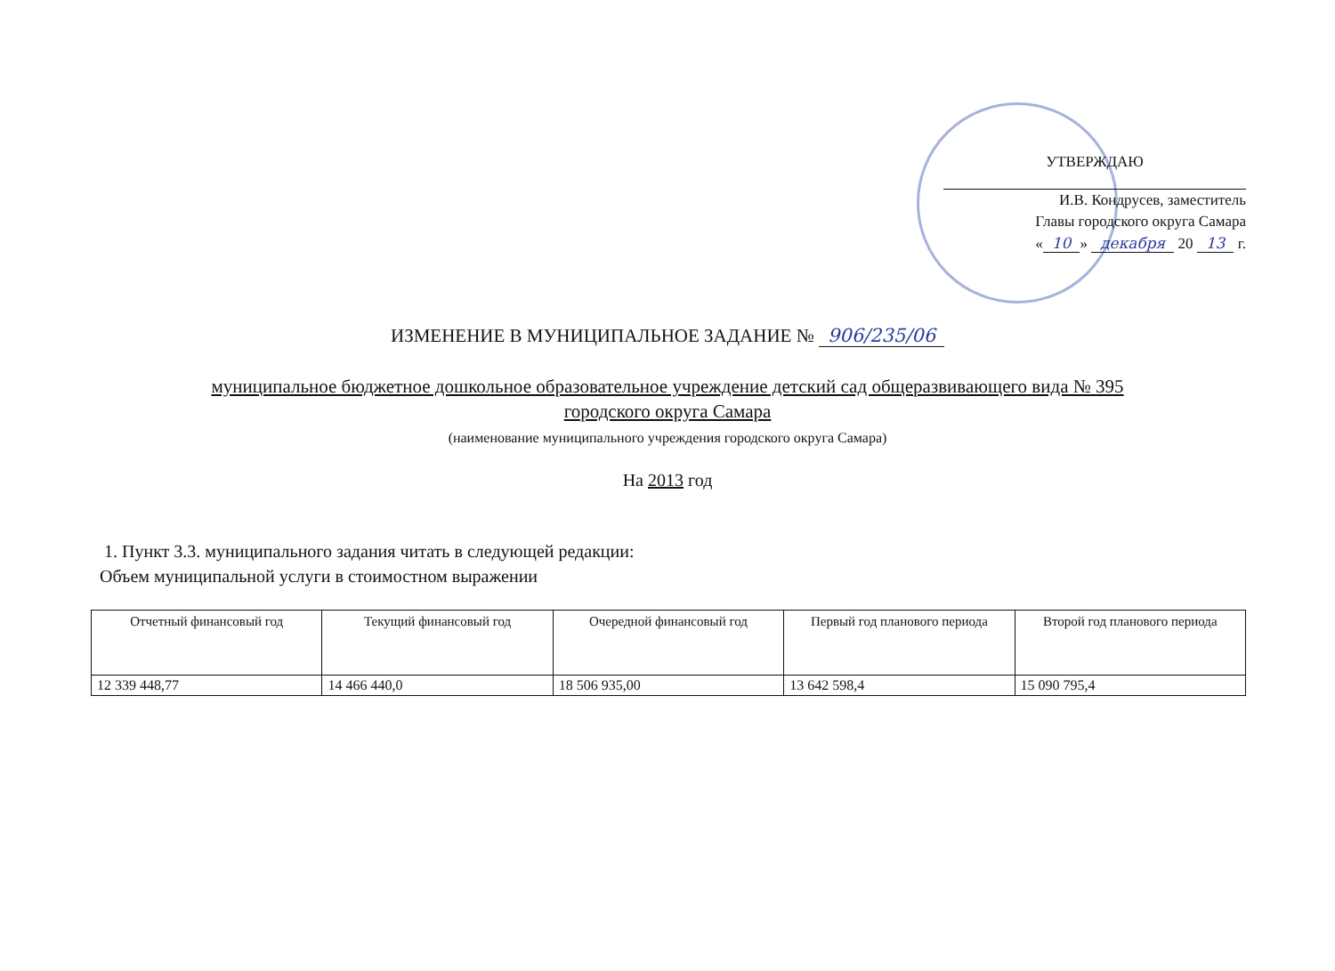УТВЕРЖДАЮ
И.В. Кондрусев, заместитель
Главы городского округа Самара
« 10 » декабря 20 13 г.
ИЗМЕНЕНИЕ В МУНИЦИПАЛЬНОЕ ЗАДАНИЕ № 906/235/06
муниципальное бюджетное дошкольное образовательное учреждение детский сад общеразвивающего вида № 395
городского округа Самара
(наименование муниципального учреждения городского округа Самара)
На 2013 год
1. Пункт 3.3. муниципального задания читать в следующей редакции:
Объем муниципальной услуги в стоимостном выражении
| Отчетный финансовый год | Текущий финансовый год | Очередной финансовый год | Первый год планового периода | Второй год планового периода |
| --- | --- | --- | --- | --- |
| 12 339 448,77 | 14 466 440,0 | 18 506 935,00 | 13 642 598,4 | 15 090 795,4 |